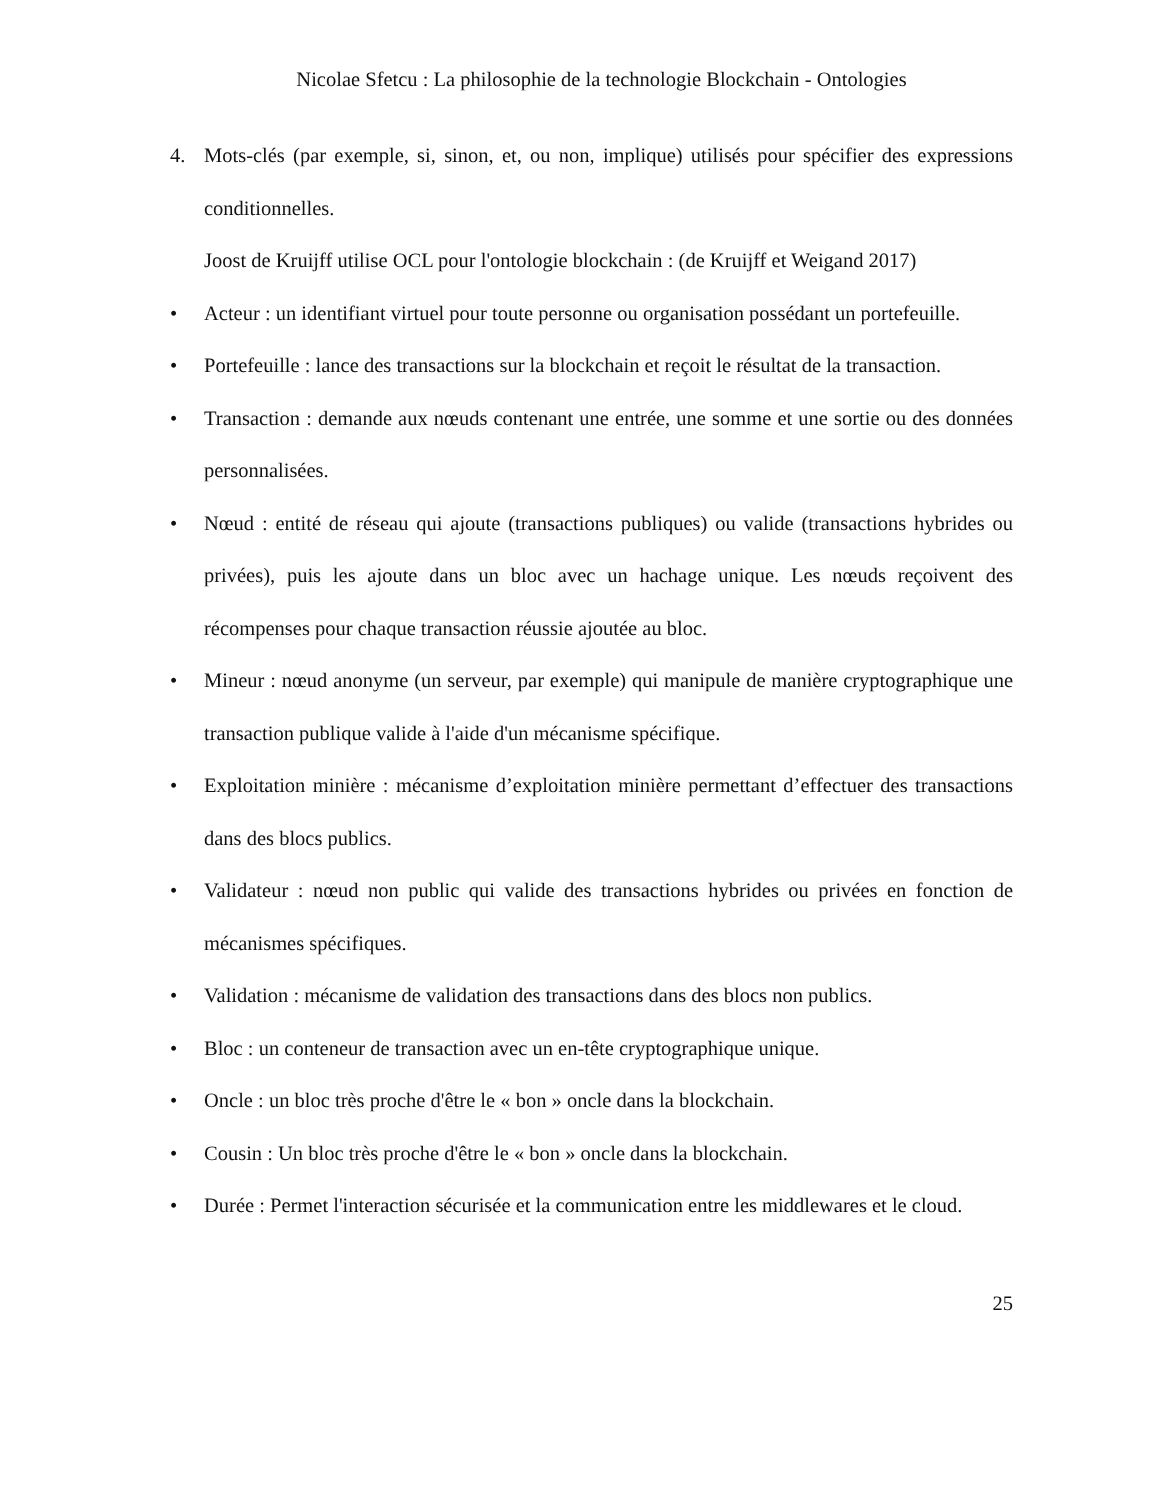Nicolae Sfetcu : La philosophie de la technologie Blockchain - Ontologies
4. Mots-clés (par exemple, si, sinon, et, ou non, implique) utilisés pour spécifier des expressions conditionnelles.
Joost de Kruijff utilise OCL pour l'ontologie blockchain : (de Kruijff et Weigand 2017)
• Acteur : un identifiant virtuel pour toute personne ou organisation possédant un portefeuille.
• Portefeuille : lance des transactions sur la blockchain et reçoit le résultat de la transaction.
• Transaction : demande aux nœuds contenant une entrée, une somme et une sortie ou des données personnalisées.
• Nœud : entité de réseau qui ajoute (transactions publiques) ou valide (transactions hybrides ou privées), puis les ajoute dans un bloc avec un hachage unique. Les nœuds reçoivent des récompenses pour chaque transaction réussie ajoutée au bloc.
• Mineur : nœud anonyme (un serveur, par exemple) qui manipule de manière cryptographique une transaction publique valide à l'aide d'un mécanisme spécifique.
• Exploitation minière : mécanisme d’exploitation minière permettant d’effectuer des transactions dans des blocs publics.
• Validateur : nœud non public qui valide des transactions hybrides ou privées en fonction de mécanismes spécifiques.
• Validation : mécanisme de validation des transactions dans des blocs non publics.
• Bloc : un conteneur de transaction avec un en-tête cryptographique unique.
• Oncle : un bloc très proche d'être le « bon » oncle dans la blockchain.
• Cousin : Un bloc très proche d'être le « bon » oncle dans la blockchain.
• Durée : Permet l'interaction sécurisée et la communication entre les middlewares et le cloud.
25